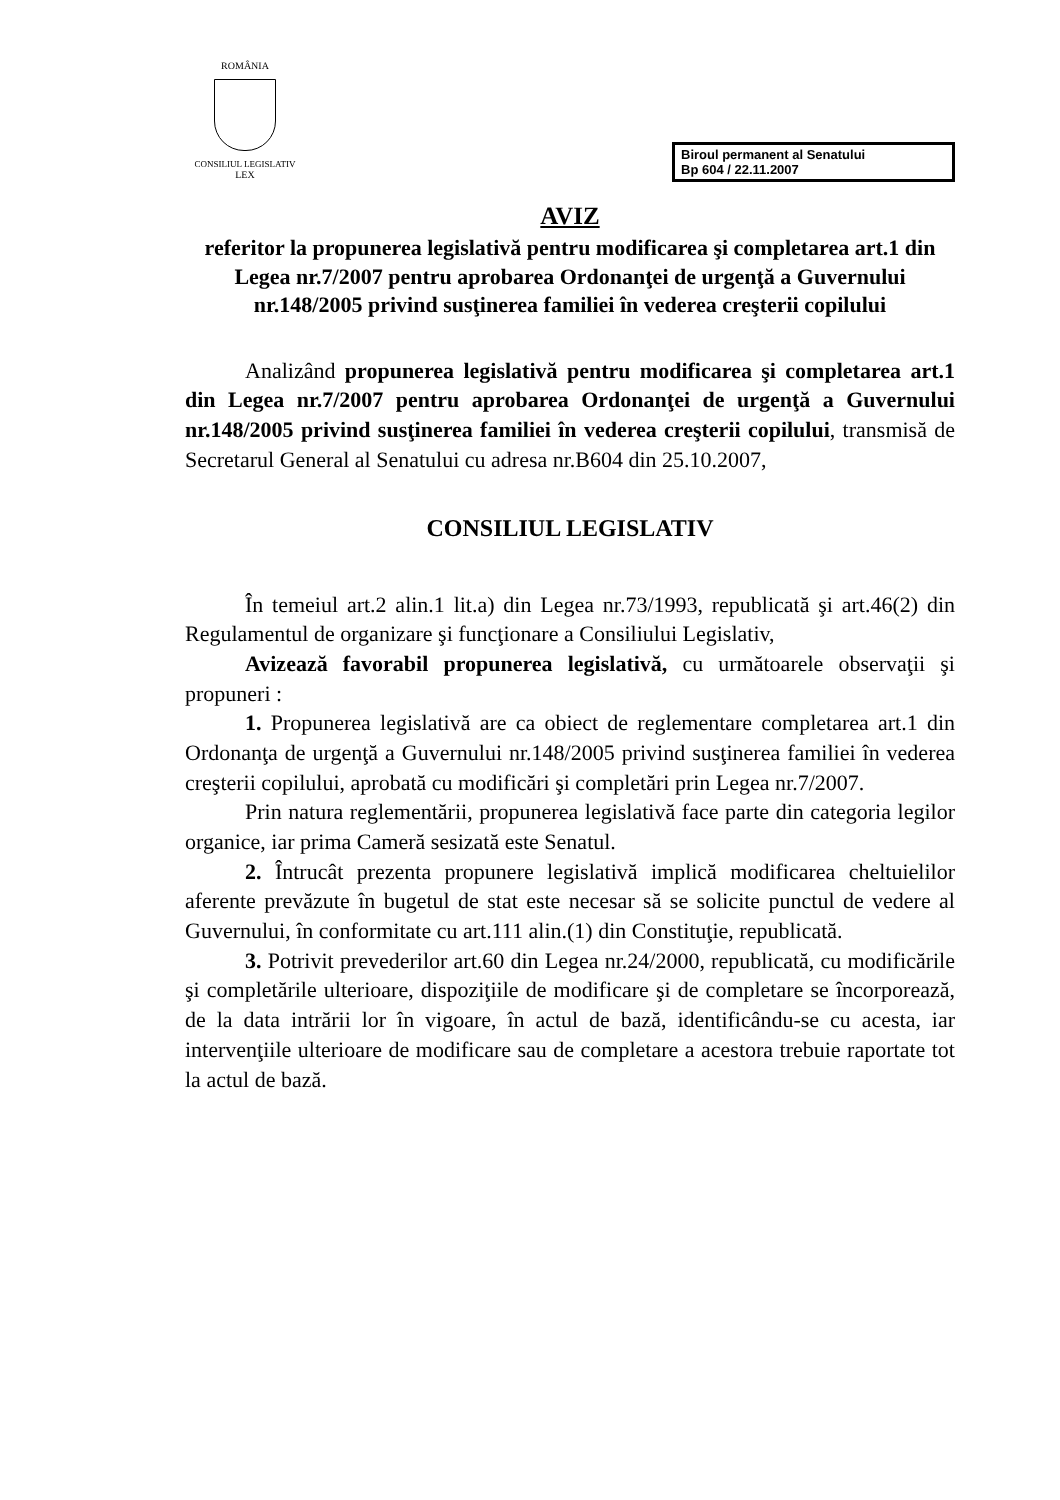ROMÂNIA
CONSILIUL LEGISLATIV
LEX
Biroul permanent al Senatului
Bp 604 / 22.11.2007
AVIZ
referitor la propunerea legislativă pentru modificarea şi completarea art.1 din Legea nr.7/2007 pentru aprobarea Ordonanţei de urgenţă a Guvernului nr.148/2005 privind susţinerea familiei în vederea creşterii copilului
Analizând propunerea legislativă pentru modificarea şi completarea art.1 din Legea nr.7/2007 pentru aprobarea Ordonanţei de urgenţă a Guvernului nr.148/2005 privind susţinerea familiei în vederea creşterii copilului, transmisă de Secretarul General al Senatului cu adresa nr.B604 din 25.10.2007,
CONSILIUL LEGISLATIV
În temeiul art.2 alin.1 lit.a) din Legea nr.73/1993, republicată şi art.46(2) din Regulamentul de organizare şi funcţionare a Consiliului Legislativ,
Avizează favorabil propunerea legislativă, cu următoarele observaţii şi propuneri :
1. Propunerea legislativă are ca obiect de reglementare completarea art.1 din Ordonanţa de urgenţă a Guvernului nr.148/2005 privind susţinerea familiei în vederea creşterii copilului, aprobată cu modificări şi completări prin Legea nr.7/2007.
Prin natura reglementării, propunerea legislativă face parte din categoria legilor organice, iar prima Cameră sesizată este Senatul.
2. Întrucât prezenta propunere legislativă implică modificarea cheltuielilor aferente prevăzute în bugetul de stat este necesar să se solicite punctul de vedere al Guvernului, în conformitate cu art.111 alin.(1) din Constituţie, republicată.
3. Potrivit prevederilor art.60 din Legea nr.24/2000, republicată, cu modificările şi completările ulterioare, dispoziţiile de modificare şi de completare se încorporează, de la data intrării lor în vigoare, în actul de bază, identificându-se cu acesta, iar intervenţiile ulterioare de modificare sau de completare a acestora trebuie raportate tot la actul de bază.